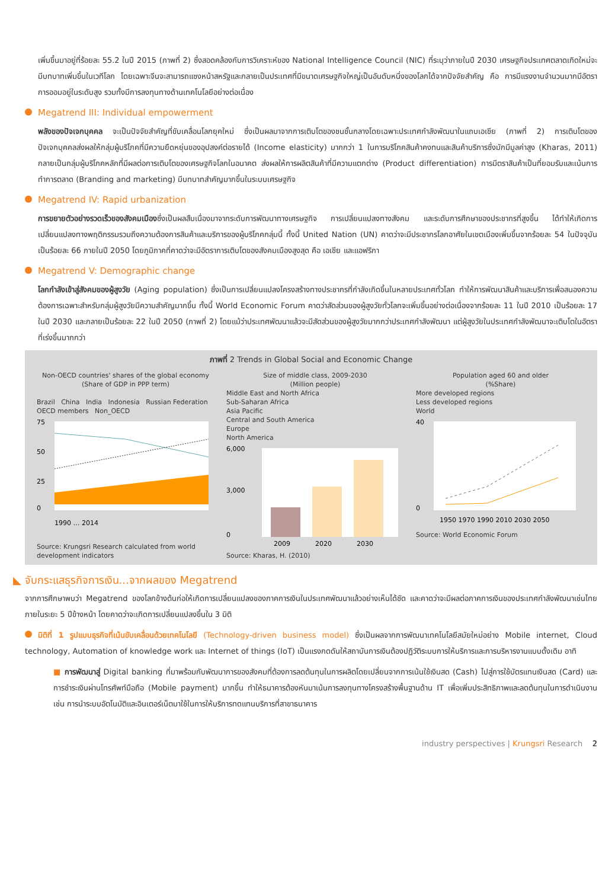เพิ่มขึ้นมาอยู่ที่ร้อยละ 55.2 ในปี 2015 (ภาพที่ 2) ซึ่งสอดคล้องกับการวิเคราะห์ของ National Intelligence Council (NIC) ที่ระบุว่าภายในปี 2030 เศรษฐกิจประเทศตลาดเกิดใหม่จะมีบทบาทเพิ่มขึ้นในเวทีโลก โดยเฉพาะจีนจะสามารถแซงหน้าสหรัฐและกลายเป็นประเทศที่มีขนาดเศรษฐกิจใหญ่เป็นอันดับหนึ่งของโลกได้จากปัจจัยสำคัญ คือ การมีแรงงานจำนวนมากมีอัตราการออมอยู่ในระดับสูง รวมทั้งมีการลงทุนทางด้านเทคโนโลยีอย่างต่อเนื่อง
Megatrend III: Individual empowerment
พลังของปัจเจกบุคคล จะเป็นปัจจัยสำคัญที่ขับเคลื่อนโลกยุคใหม่ ซึ่งเป็นผลมาจากการเติบโตของชนชั้นกลางโดยเฉพาะประเทศกำลังพัฒนาในแถบเอเชีย (ภาพที่ 2) การเติบโตของปัจเจกบุคคลส่งผลให้กลุ่มผู้บริโภคที่มีความยืดหยุ่นของอุปสงค์ต่อรายได้ (Income elasticity) มากกว่า 1 ในการบริโภคสินค้าคงทนและสินค้าบริการซึ่งมักมีมูลค่าสูง (Kharas, 2011) กลายเป็นกลุ่มผู้บริโภคหลักที่มีผลต่อการเติบโตของเศรษฐกิจโลกในอนาคต ส่งผลให้การผลิตสินค้าที่มีความแตกต่าง (Product differentiation) การมีตราสินค้าเป็นที่ยอมรับและเน้นการทำการตลาด (Branding and marketing) มีบทบาทสำคัญมากขึ้นในระบบเศรษฐกิจ
Megatrend IV: Rapid urbanization
การขยายตัวอย่างรวดเร็วของสังคมเมืองซึ่งเป็นผลสืบเนื่องมาจากระดับการพัฒนาทางเศรษฐกิจ การเปลี่ยนแปลงทางสังคม และระดับการศึกษาของประชากรที่สูงขึ้น ได้ทำให้เกิดการเปลี่ยนแปลงทางพฤติกรรมรวมถึงความต้องการสินค้าและบริการของผู้บริโภคกลุ่มนี้ ทั้งนี้ United Nation (UN) คาดว่าจะมีประชากรโลกอาศัยในเขตเมืองเพิ่มขึ้นจากร้อยละ 54 ในปัจจุบัน เป็นร้อยละ 66 ภายในปี 2050 โดยภูมิภาคที่คาดว่าจะมีอัตราการเติบโตของสังคมเมืองสูงสุด คือ เอเชีย และแอฟริกา
Megatrend V: Demographic change
โลกกำลังเข้าสู่สังคมของผู้สูงวัย (Aging population) ซึ่งเป็นการเปลี่ยนแปลงโครงสร้างทางประชากรที่กำลังเกิดขึ้นในหลายประเทศทั่วโลก ทำให้การพัฒนาสินค้าและบริการเพื่อสนองความต้องการเฉพาะสำหรับกลุ่มผู้สูงวัยมีความสำคัญมากขึ้น ทั้งนี้ World Economic Forum คาดว่าสัดส่วนของผู้สูงวัยทั่วโลกจะเพิ่มขึ้นอย่างต่อเนื่องจากร้อยละ 11 ในปี 2010 เป็นร้อยละ 17 ในปี 2030 และกลายเป็นร้อยละ 22 ในปี 2050 (ภาพที่ 2) โดยแม้ว่าประเทศพัฒนาแล้วจะมีสัดส่วนของผู้สูงวัยมากกว่าประเทศกำลังพัฒนา แต่ผู้สูงวัยในประเทศกำลังพัฒนาจะเติบโตในอัตราที่เร่งขึ้นมากกว่า
ภาพที่ 2 Trends in Global Social and Economic Change
Non-OECD countries' shares of the global economy
(Share of GDP in PPP term)
Brazil China India Indonesia Russian Federation OECD members Non_OECD
75
50
25
0
1990 … 2014
Source: Krungsri Research calculated from world development indicators
Size of middle class, 2009-2030
(Million people)
Middle East and North Africa
Sub-Saharan Africa
Asia Pacific
Central and South America
Europe
North America
6,000
3,000
0
2009
2020
2030
Source: Kharas, H. (2010)
Population aged 60 and older
(%Share)
More developed regions
Less developed regions
World
40
0
1950 1970 1990 2010 2030 2050
Source: World Economic Forum
◣ จับกระแสธุรกิจการเงิน...จากผลของ Megatrend
จากการศึกษาพบว่า Megatrend ของโลกข้างต้นก่อให้เกิดการเปลี่ยนแปลงของภาคการเงินในประเทศพัฒนาแล้วอย่างเห็นได้ชัด และคาดว่าจะมีผลต่อภาคการเงินของประเทศกำลังพัฒนาเช่นไทยภายในระยะ 5 ปีข้างหน้า โดยคาดว่าจะเกิดการเปลี่ยนแปลงขึ้นใน 3 มิติ
มิติที่ 1 รูปแบบธุรกิจที่เน้นขับเคลื่อนด้วยเทคโนโลยี (Technology-driven business model) ซึ่งเป็นผลจากการพัฒนาเทคโนโลยีสมัยใหม่อย่าง Mobile internet, Cloud technology, Automation of knowledge work และ Internet of things (IoT) เป็นแรงกดดันให้สถาบันการเงินต้องปฏิวัติระบบการให้บริการและการบริหารงานแบบดั้งเดิม อาทิ
■ การพัฒนาสู่ Digital banking ที่มาพร้อมกับพัฒนาการของสังคมที่ต้องการลดต้นทุนในการผลิตโดยเปลี่ยนจากการเน้นใช้เงินสด (Cash) ไปสู่การใช้บัตรแทนเงินสด (Card) และการชำระเงินผ่านโทรศัพท์มือถือ (Mobile payment) มากขึ้น ทำให้ธนาคารต้องหันมาเน้นการลงทุนทางโครงสร้างพื้นฐานด้าน IT เพื่อเพิ่มประสิทธิภาพและลดต้นทุนในการดำเนินงาน เช่น การนำระบบอัตโนมัติและอินเตอร์เน็ตมาใช้ในการให้บริการทดแทนบริการที่สาขาธนาคาร
industry perspectives | Krungsri Research 2